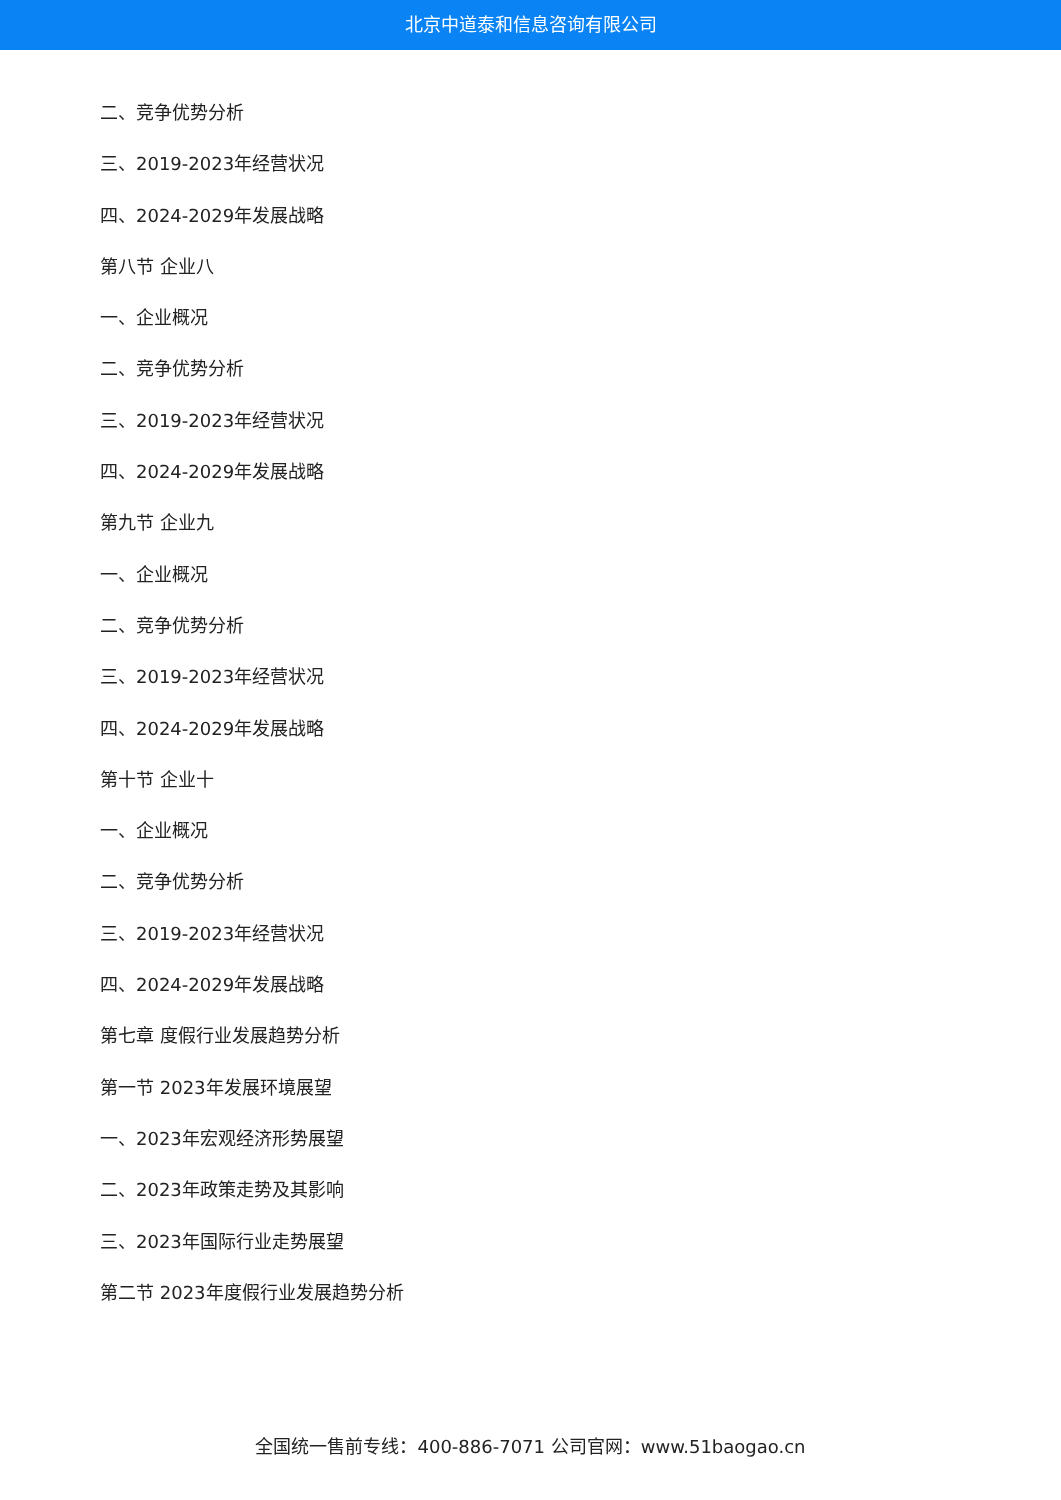北京中道泰和信息咨询有限公司
二、竞争优势分析
三、2019-2023年经营状况
四、2024-2029年发展战略
第八节 企业八
一、企业概况
二、竞争优势分析
三、2019-2023年经营状况
四、2024-2029年发展战略
第九节 企业九
一、企业概况
二、竞争优势分析
三、2019-2023年经营状况
四、2024-2029年发展战略
第十节 企业十
一、企业概况
二、竞争优势分析
三、2019-2023年经营状况
四、2024-2029年发展战略
第七章 度假行业发展趋势分析
第一节 2023年发展环境展望
一、2023年宏观经济形势展望
二、2023年政策走势及其影响
三、2023年国际行业走势展望
第二节 2023年度假行业发展趋势分析
全国统一售前专线：400-886-7071 公司官网：www.51baogao.cn